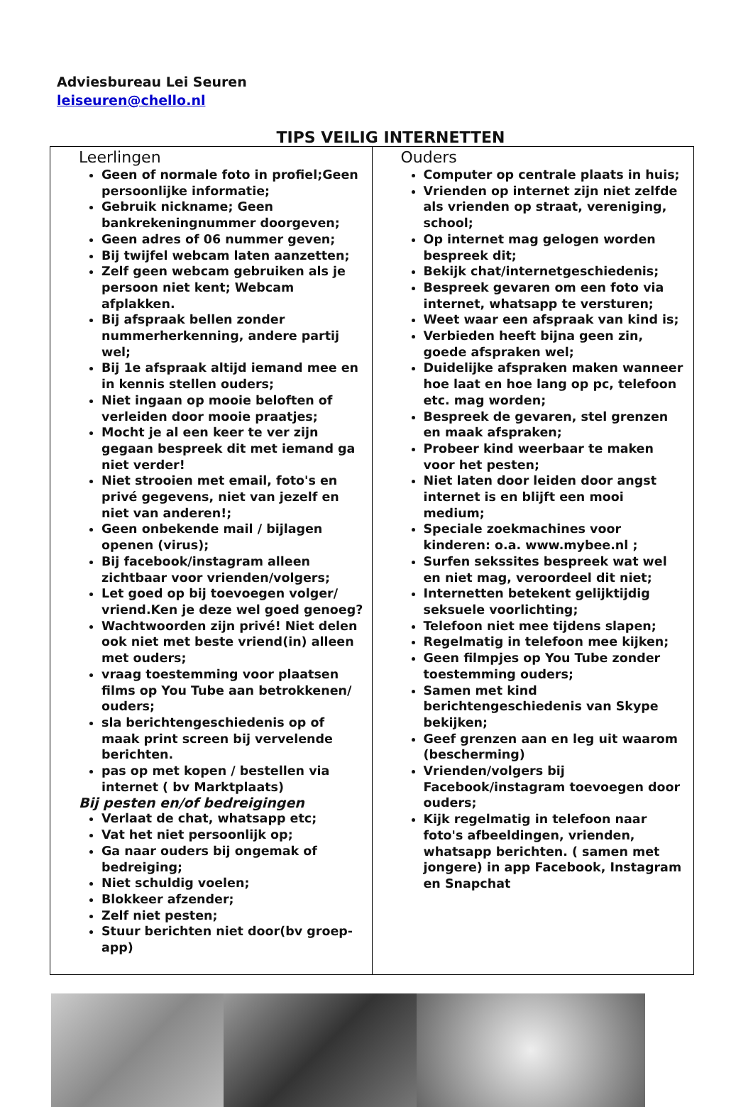Adviesbureau Lei Seuren
leiseuren@chello.nl
TIPS VEILIG INTERNETTEN
| Leerlingen Geen of normale foto in profiel;Geen persoonlijke informatie; Gebruik nickname; Geen bankrekeningnummer doorgeven; Geen adres of 06 nummer geven; Bij twijfel webcam laten aanzetten; Zelf geen webcam gebruiken als je persoon niet kent; Webcam afplakken. Bij afspraak bellen zonder nummerherkenning, andere partij wel; Bij 1e afspraak altijd iemand mee en in kennis stellen ouders; Niet ingaan op mooie beloften of verleiden door mooie praatjes; Mocht je al een keer te ver zijn gegaan bespreek dit met iemand ga niet verder! Niet strooien met email, foto's en privé gegevens, niet van jezelf en niet van anderen!; Geen onbekende mail / bijlagen openen (virus); Bij facebook/instagram alleen zichtbaar voor vrienden/volgers; Let goed op bij toevoegen volger/ vriend.Ken je deze wel goed genoeg? Wachtwoorden zijn privé! Niet delen ook niet met beste vriend(in) alleen met ouders; vraag toestemming voor plaatsen films op You Tube aan betrokkenen/ ouders; sla berichtengeschiedenis op of maak print screen bij vervelende berichten. pas op met kopen / bestellen via internet ( bv Marktplaats) Bij pesten en/of bedreigingen Verlaat de chat, whatsapp etc; Vat het niet persoonlijk op; Ga naar ouders bij ongemak of bedreiging; Niet schuldig voelen; Blokkeer afzender; Zelf niet pesten; Stuur berichten niet door(bv groep-app) | Ouders Computer op centrale plaats in huis; Vrienden op internet zijn niet zelfde als vrienden op straat, vereniging, school; Op internet mag gelogen worden bespreek dit; Bekijk chat/internetgeschiedenis; Bespreek gevaren om een foto via internet, whatsapp te versturen; Weet waar een afspraak van kind is; Verbieden heeft bijna geen zin, goede afspraken wel; Duidelijke afspraken maken wanneer hoe laat en hoe lang op pc, telefoon etc. mag worden; Bespreek de gevaren, stel grenzen en maak afspraken; Probeer kind weerbaar te maken voor het pesten; Niet laten door leiden door angst internet is en blijft een mooi medium; Speciale zoekmachines voor kinderen: o.a. www.mybee.nl ; Surfen sekssites bespreek wat wel en niet mag, veroordeel dit niet; Internetten betekent gelijktijdig seksuele voorlichting; Telefoon niet mee tijdens slapen; Regelmatig in telefoon mee kijken; Geen filmpjes op You Tube zonder toestemming ouders; Samen met kind berichtengeschiedenis van Skype bekijken; Geef grenzen aan en leg uit waarom (bescherming) Vrienden/volgers bij Facebook/instagram toevoegen door ouders; Kijk regelmatig in telefoon naar foto's afbeeldingen, vrienden, whatsapp berichten. ( samen met jongere) in app Facebook, Instagram en Snapchat |